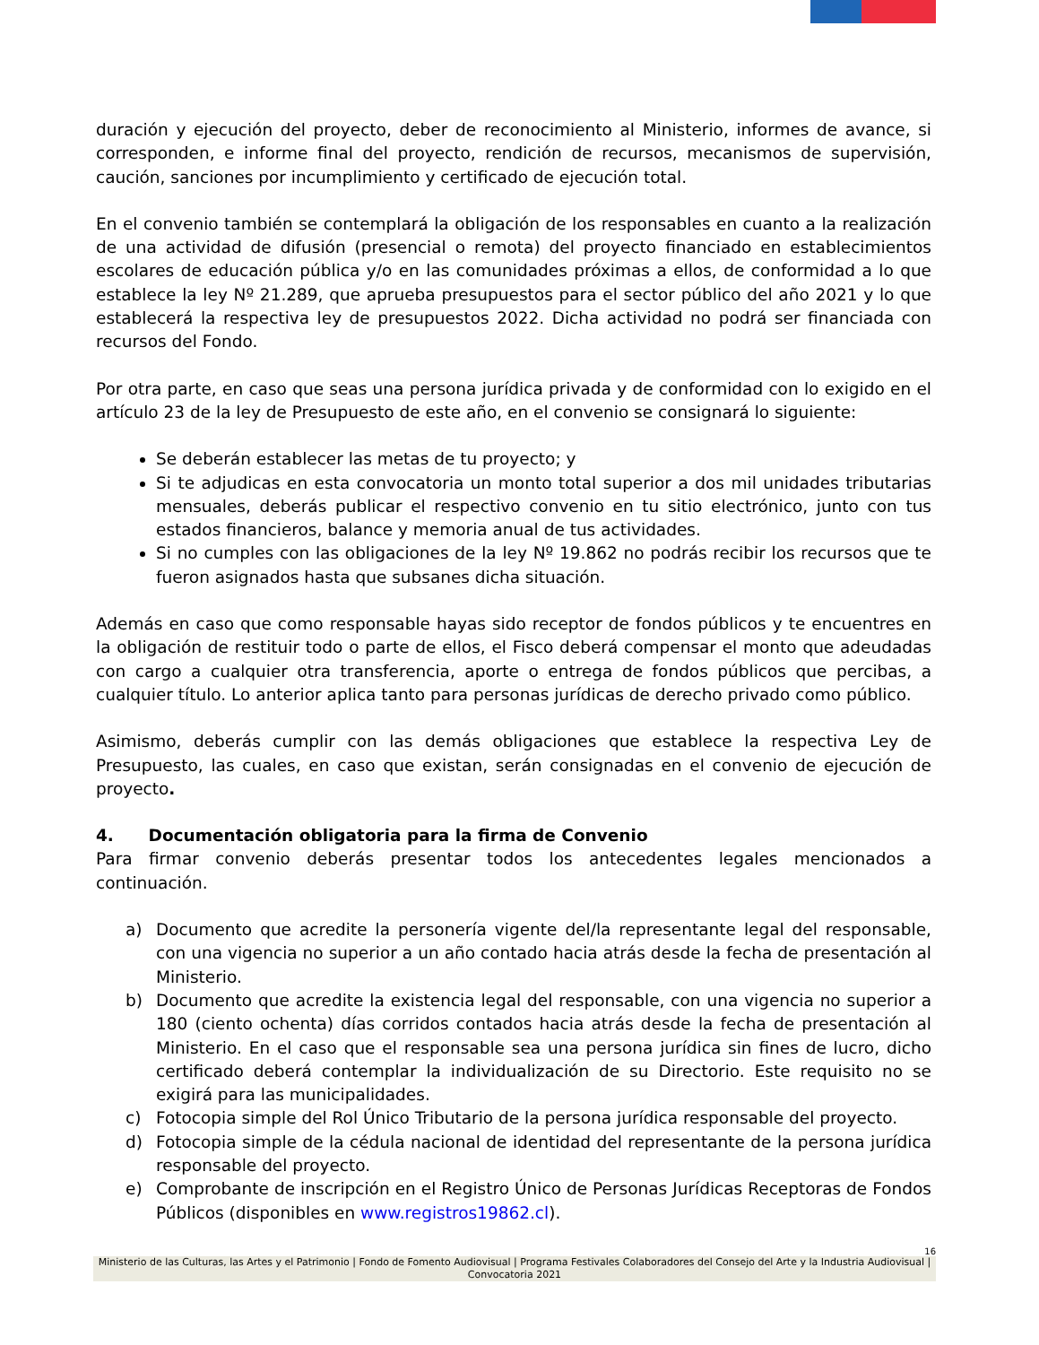duración y ejecución del proyecto, deber de reconocimiento al Ministerio, informes de avance, si corresponden, e informe final del proyecto, rendición de recursos, mecanismos de supervisión, caución, sanciones por incumplimiento y certificado de ejecución total.
En el convenio también se contemplará la obligación de los responsables en cuanto a la realización de una actividad de difusión (presencial o remota) del proyecto financiado en establecimientos escolares de educación pública y/o en las comunidades próximas a ellos, de conformidad a lo que establece la ley Nº 21.289, que aprueba presupuestos para el sector público del año 2021 y lo que establecerá la respectiva ley de presupuestos 2022. Dicha actividad no podrá ser financiada con recursos del Fondo.
Por otra parte, en caso que seas una persona jurídica privada y de conformidad con lo exigido en el artículo 23 de la ley de Presupuesto de este año, en el convenio se consignará lo siguiente:
Se deberán establecer las metas de tu proyecto; y
Si te adjudicas en esta convocatoria un monto total superior a dos mil unidades tributarias mensuales, deberás publicar el respectivo convenio en tu sitio electrónico, junto con tus estados financieros, balance y memoria anual de tus actividades.
Si no cumples con las obligaciones de la ley Nº 19.862 no podrás recibir los recursos que te fueron asignados hasta que subsanes dicha situación.
Además en caso que como responsable hayas sido receptor de fondos públicos y te encuentres en la obligación de restituir todo o parte de ellos, el Fisco deberá compensar el monto que adeudadas con cargo a cualquier otra transferencia, aporte o entrega de fondos públicos que percibas, a cualquier título. Lo anterior aplica tanto para personas jurídicas de derecho privado como público.
Asimismo, deberás cumplir con las demás obligaciones que establece la respectiva Ley de Presupuesto, las cuales, en caso que existan, serán consignadas en el convenio de ejecución de proyecto.
4. Documentación obligatoria para la firma de Convenio
Para firmar convenio deberás presentar todos los antecedentes legales mencionados a continuación.
a) Documento que acredite la personería vigente del/la representante legal del responsable, con una vigencia no superior a un año contado hacia atrás desde la fecha de presentación al Ministerio.
b) Documento que acredite la existencia legal del responsable, con una vigencia no superior a 180 (ciento ochenta) días corridos contados hacia atrás desde la fecha de presentación al Ministerio. En el caso que el responsable sea una persona jurídica sin fines de lucro, dicho certificado deberá contemplar la individualización de su Directorio. Este requisito no se exigirá para las municipalidades.
c) Fotocopia simple del Rol Único Tributario de la persona jurídica responsable del proyecto.
d) Fotocopia simple de la cédula nacional de identidad del representante de la persona jurídica responsable del proyecto.
e) Comprobante de inscripción en el Registro Único de Personas Jurídicas Receptoras de Fondos Públicos (disponibles en www.registros19862.cl).
16
Ministerio de las Culturas, las Artes y el Patrimonio | Fondo de Fomento Audiovisual | Programa Festivales Colaboradores del Consejo del Arte y la Industria Audiovisual | Convocatoria 2021